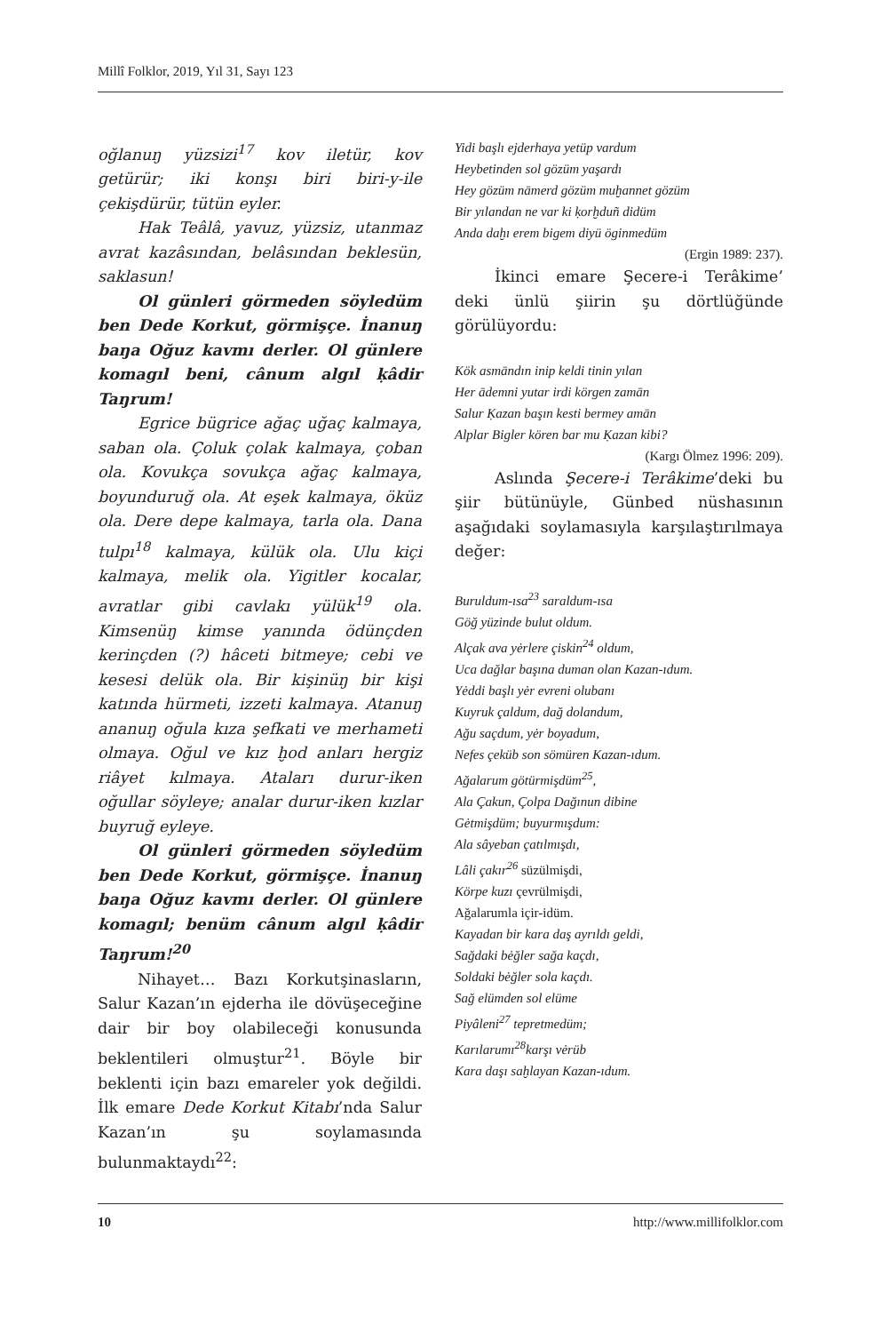Millî Folklor, 2019, Yıl 31, Sayı 123
oğlanuŋ yüzsizi<sup>17</sup> kov iletür, kov getürür; iki konşı biri biri-y-ile çekişdürür, tütün eyler.
Hak Teâlâ, yavuz, yüzsiz, utanmaz avrat kazâsından, belâsından beklesün, saklasun!
Ol günleri görmeden söyledüm ben Dede Korkut, görmişçe. İnanuŋ baŋa Oğuz kavmı derler. Ol günlere komagıl beni, cânum algıl ḳâdir Taŋrum!
Egrice bügrice ağaç uğaç kalmaya, saban ola. Çoluk çolak kalmaya, çoban ola. Kovukça sovukça ağaç kalmaya, boyunduruğ ola. At eşek kalmaya, öküz ola. Dere depe kalmaya, tarla ola. Dana tulpı<sup>18</sup> kalmaya, külük ola. Ulu kiçi kalmaya, melik ola. Yigitler kocalar, avratlar gibi cavlakı yülük<sup>19</sup> ola. Kimsenüŋ kimse yanında ödünçden kerinçden (?) hâceti bitmeye; cebi ve kesesi delük ola. Bir kişinüŋ bir kişi katında hürmeti, izzeti kalmaya. Atanuŋ ananuŋ oğula kıza şefkati ve merhameti olmaya. Oğul ve kız ḫod anları hergiz riâyet kılmaya. Ataları durur-iken oğullar söyleye; analar durur-iken kızlar buyruğ eyleye.
Ol günleri görmeden söyledüm ben Dede Korkut, görmişçe. İnanuŋ baŋa Oğuz kavmı derler. Ol günlere komagıl; benüm cânum algıl ḳâdir Taŋrum!<sup>20</sup>
Nihayet… Bazı Korkutşinasların, Salur Kazan’ın ejderha ile dövüşeceğine dair bir boy olabileceği konusunda beklentileri olmuştur<sup>21</sup>. Böyle bir beklenti için bazı emareler yok değildi. İlk emare Dede Korkut Kitabı’nda Salur Kazan’ın şu soylamasında bulunmaktaydı<sup>22</sup>:
Yidi başlı ejderhaya yetüp vardum
Heybetinden sol gözüm yaşardı
Hey gözüm nāmerd gözüm muḫannet gözüm
Bir yılandan ne var ki ḳorḫduñ didüm
Anda daḫı erem bigem diyü öginmedüm
(Ergin 1989: 237).
İkinci emare Şecere-i Terâkime’ deki ünlü şiirin şu dörtlüğünde görülüyordu:
Kök asmāndın inip keldi tinin yılan
Her ādemni yutar irdi körgen zamān
Salur Ḳazan başın kesti bermey amān
Alplar Bigler kören bar mu Ḳazan kibi?
(Kargı Ölmez 1996: 209).
Aslında Şecere-i Terâkime’deki bu şiir bütünüyle, Günbed nüshasının aşağıdaki soylamasıyla karşılaştırılmaya değer:
Buruldum-ısa<sup>23</sup> saraldum-ısa
Göğ yüzinde bulut oldum.
Alçak ava yėrlere çiskin<sup>24</sup> oldum,
Uca dağlar başına duman olan Kazan-ıdum.
Yėddi başlı yėr evreni olubanı
Kuyruk çaldum, dağ dolandum,
Ağu saçdum, yėr boyadum,
Nefes çeküb son sömüren Kazan-ıdum.
Ağalarum götürmişdüm<sup>25</sup>,
Ala Çakun, Çolpa Dağınun dibine
Gėtmişdüm; buyurmışdum:
Ala sâyeban çatılmışdı,
Lâli çakır<sup>26</sup> süzülmişdi,
Körpe kuzı çevrülmişdi,
Ağalarumla içir-idüm.
Kayadan bir kara daş ayrıldı geldi,
Sağdaki bėğler sağa kaçdı,
Soldaki bėğler sola kaçdı.
Sağ elümden sol elüme
Piyâleni<sup>27</sup> tepretmedüm;
Karılarumı<sup>28</sup>karşı vėrüb
Kara daşı saḫlayan Kazan-ıdum.
10 http://www.millifolklor.com